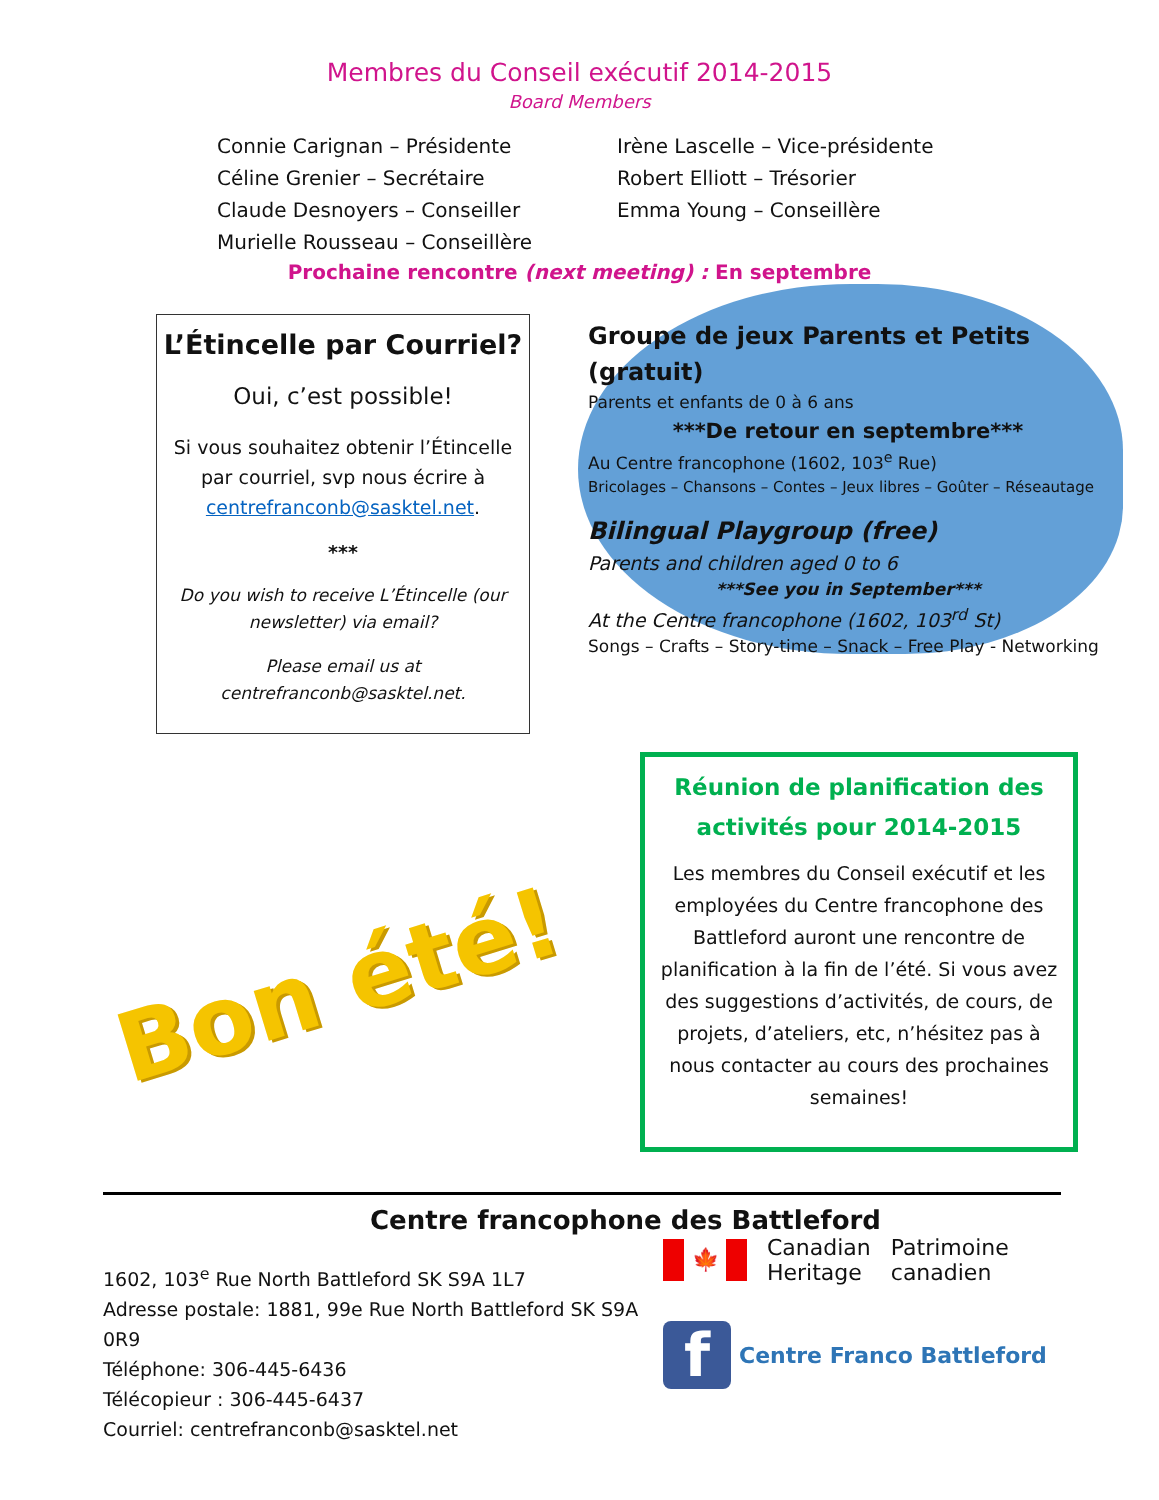Membres du Conseil exécutif 2014-2015
Board Members
Connie Carignan – Présidente
Céline Grenier – Secrétaire
Claude Desnoyers – Conseiller
Murielle Rousseau – Conseillère
Irène Lascelle – Vice-présidente
Robert Elliott – Trésorier
Emma Young – Conseillère
Prochaine rencontre (next meeting) : En septembre
L’Étincelle par Courriel?
Oui, c’est possible!
Si vous souhaitez obtenir l’Étincelle par courriel, svp nous écrire à centrefranconb@sasktel.net.
***
Do you wish to receive L’Étincelle (our newsletter) via email?
Please email us at centrefranconb@sasktel.net.
Groupe de jeux Parents et Petits (gratuit)
Parents et enfants de 0 à 6 ans
***De retour en septembre***
Au Centre francophone (1602, 103<sup>e</sup> Rue)
Bricolages – Chansons – Contes – Jeux libres – Goûter – Réseautage
Bilingual Playgroup (free)
Parents and children aged 0 to 6
***See you in September***
At the Centre francophone (1602, 103<sup>rd</sup> St)
Songs – Crafts – Story-time – Snack – Free Play - Networking
Réunion de planification des activités pour 2014-2015
Les membres du Conseil exécutif et les employées du Centre francophone des Battleford auront une rencontre de planification à la fin de l’été. Si vous avez des suggestions d’activités, de cours, de projets, d’ateliers, etc, n’hésitez pas à nous contacter au cours des prochaines semaines!
Bon été!
Centre francophone des Battleford
1602, 103<sup>e</sup> Rue North Battleford SK S9A 1L7
Adresse postale: 1881, 99e Rue North Battleford SK S9A 0R9
Téléphone: 306-445-6436
Télécopieur : 306-445-6437
Courriel: centrefranconb@sasktel.net
🍁 Canadian
Heritage Patrimoine
canadien
f Centre Franco Battleford